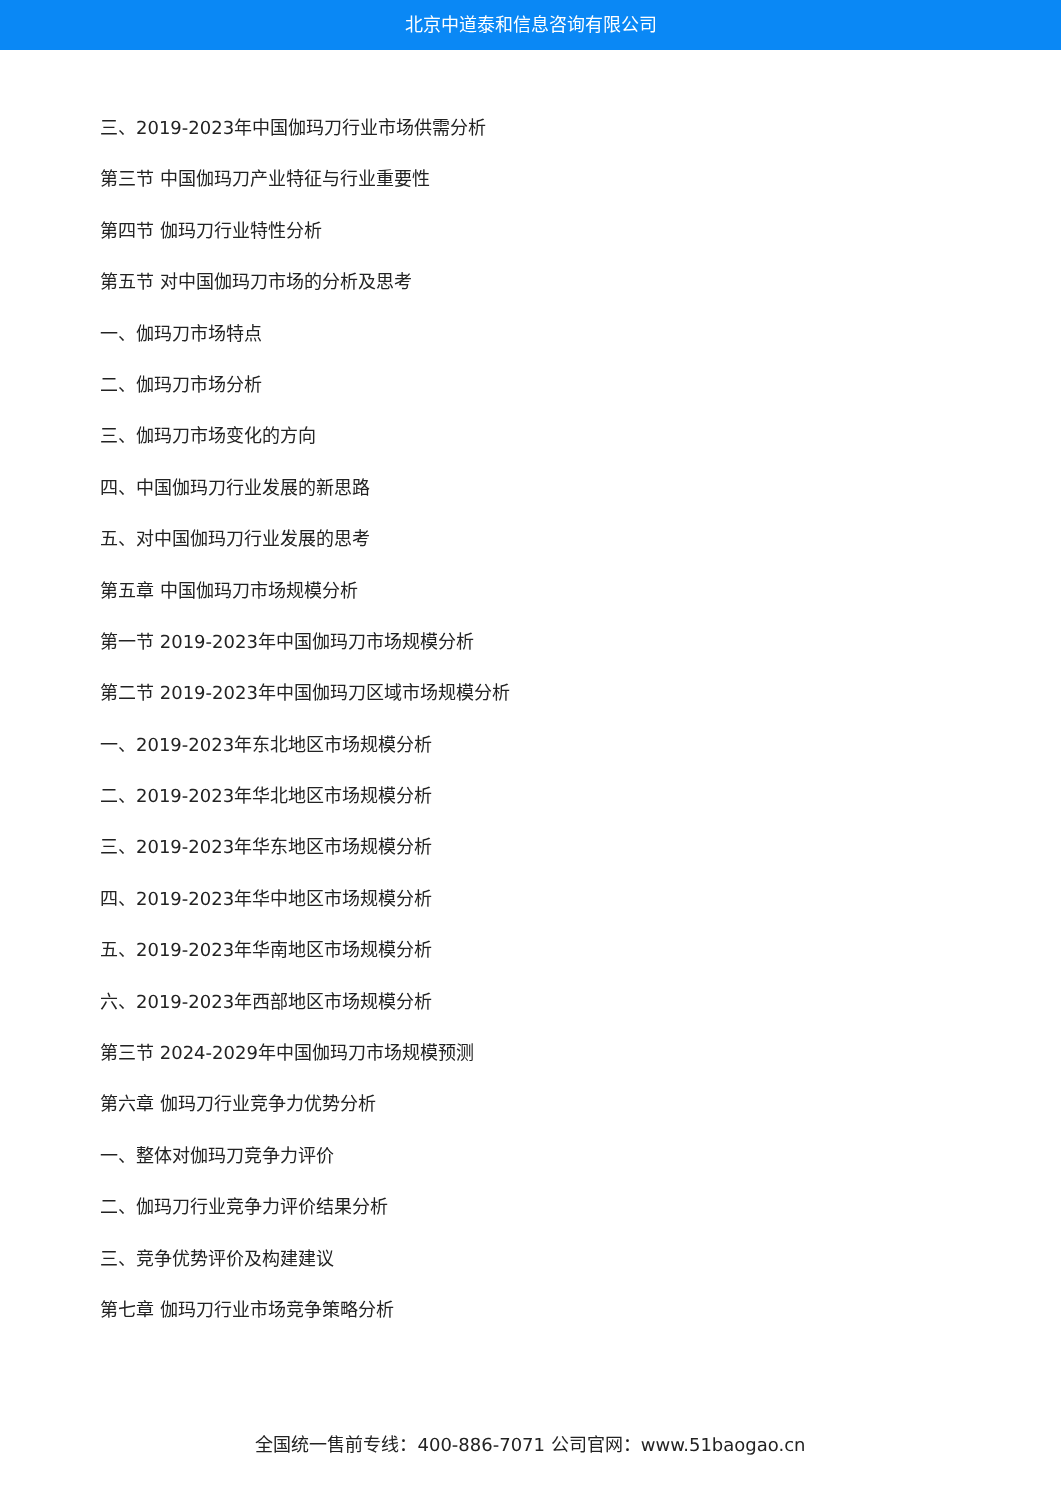北京中道泰和信息咨询有限公司
三、2019-2023年中国伽玛刀行业市场供需分析
第三节 中国伽玛刀产业特征与行业重要性
第四节 伽玛刀行业特性分析
第五节 对中国伽玛刀市场的分析及思考
一、伽玛刀市场特点
二、伽玛刀市场分析
三、伽玛刀市场变化的方向
四、中国伽玛刀行业发展的新思路
五、对中国伽玛刀行业发展的思考
第五章 中国伽玛刀市场规模分析
第一节 2019-2023年中国伽玛刀市场规模分析
第二节 2019-2023年中国伽玛刀区域市场规模分析
一、2019-2023年东北地区市场规模分析
二、2019-2023年华北地区市场规模分析
三、2019-2023年华东地区市场规模分析
四、2019-2023年华中地区市场规模分析
五、2019-2023年华南地区市场规模分析
六、2019-2023年西部地区市场规模分析
第三节 2024-2029年中国伽玛刀市场规模预测
第六章 伽玛刀行业竞争力优势分析
一、整体对伽玛刀竞争力评价
二、伽玛刀行业竞争力评价结果分析
三、竞争优势评价及构建建议
第七章 伽玛刀行业市场竞争策略分析
全国统一售前专线：400-886-7071 公司官网：www.51baogao.cn